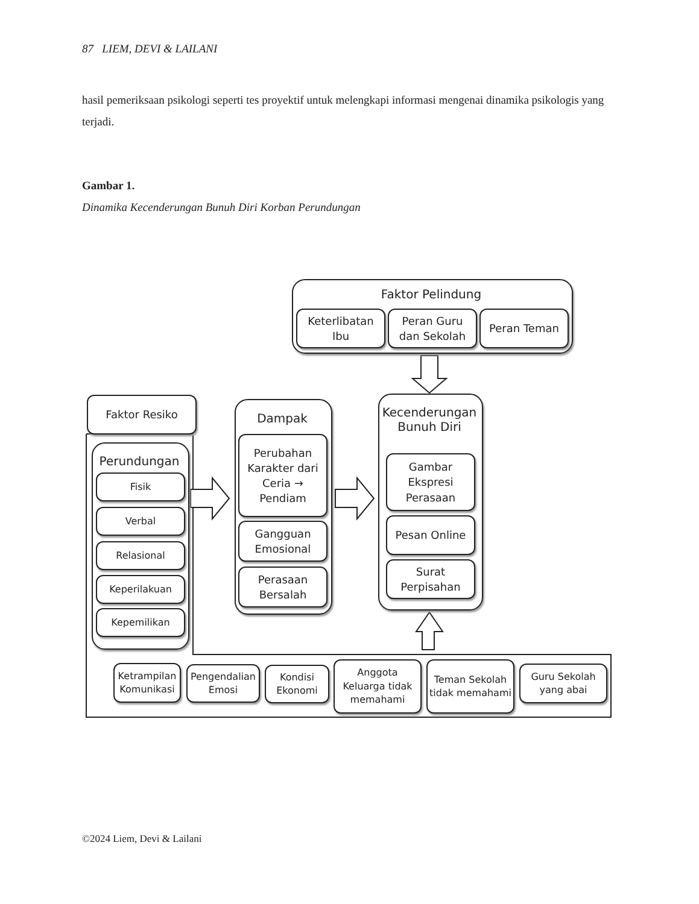87 LIEM, DEVI & LAILANI
hasil pemeriksaan psikologi seperti tes proyektif untuk melengkapi informasi mengenai dinamika psikologis yang terjadi.
Gambar 1.
Dinamika Kecenderungan Bunuh Diri Korban Perundungan
Faktor Pelindung
Keterlibatan
Ibu
Peran Guru
dan Sekolah
Peran Teman
Faktor Resiko
Perundungan
Fisik
Verbal
Relasional
Keperilakuan
Kepemilikan
Dampak
Perubahan Karakter dari Ceria → Pendiam
Gangguan
Emosional
Perasaan
Bersalah
Kecenderungan
Bunuh Diri
Gambar Ekspresi Perasaan
Pesan Online
Surat
Perpisahan
Ketrampilan Komunikasi
Pengendalian Emosi
Kondisi Ekonomi
Anggota Keluarga tidak memahami
Teman Sekolah tidak memahami
Guru Sekolah yang abai
©2024 Liem, Devi & Lailani